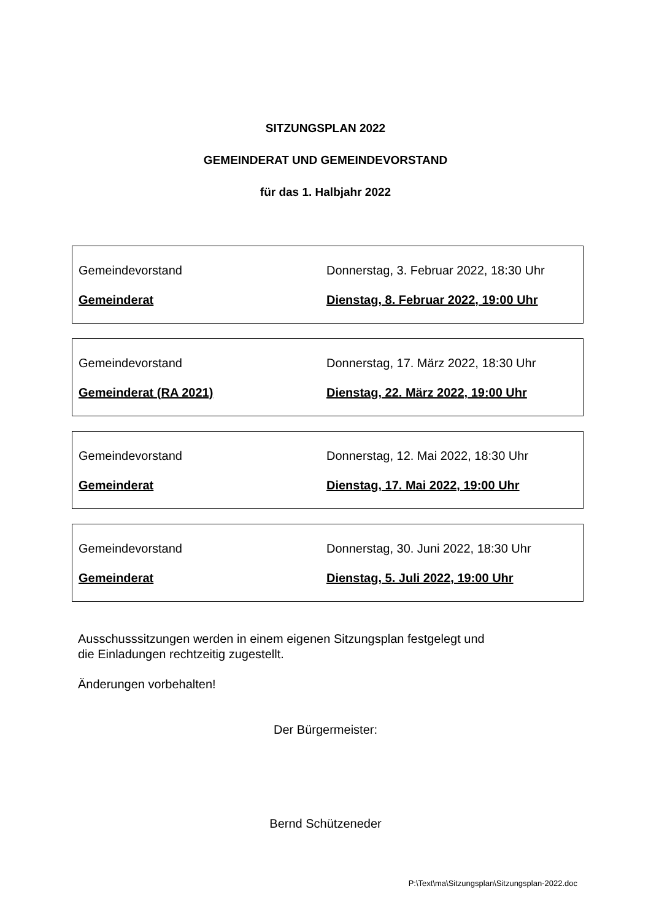SITZUNGSPLAN 2022
GEMEINDERAT UND GEMEINDEVORSTAND
für das 1. Halbjahr 2022
Gemeindevorstand Donnerstag, 3. Februar 2022, 18:30 Uhr
Gemeinderat Dienstag, 8. Februar 2022, 19:00 Uhr
Gemeindevorstand Donnerstag, 17. März 2022, 18:30 Uhr
Gemeinderat (RA 2021) Dienstag, 22. März 2022, 19:00 Uhr
Gemeindevorstand Donnerstag, 12. Mai 2022, 18:30 Uhr
Gemeinderat Dienstag, 17. Mai 2022, 19:00 Uhr
Gemeindevorstand Donnerstag, 30. Juni 2022, 18:30 Uhr
Gemeinderat Dienstag, 5. Juli 2022, 19:00 Uhr
Ausschusssitzungen werden in einem eigenen Sitzungsplan festgelegt und
die Einladungen rechtzeitig zugestellt.
Änderungen vorbehalten!
Der Bürgermeister:
Bernd Schützeneder
P:\Text\ma\Sitzungsplan\Sitzungsplan-2022.doc